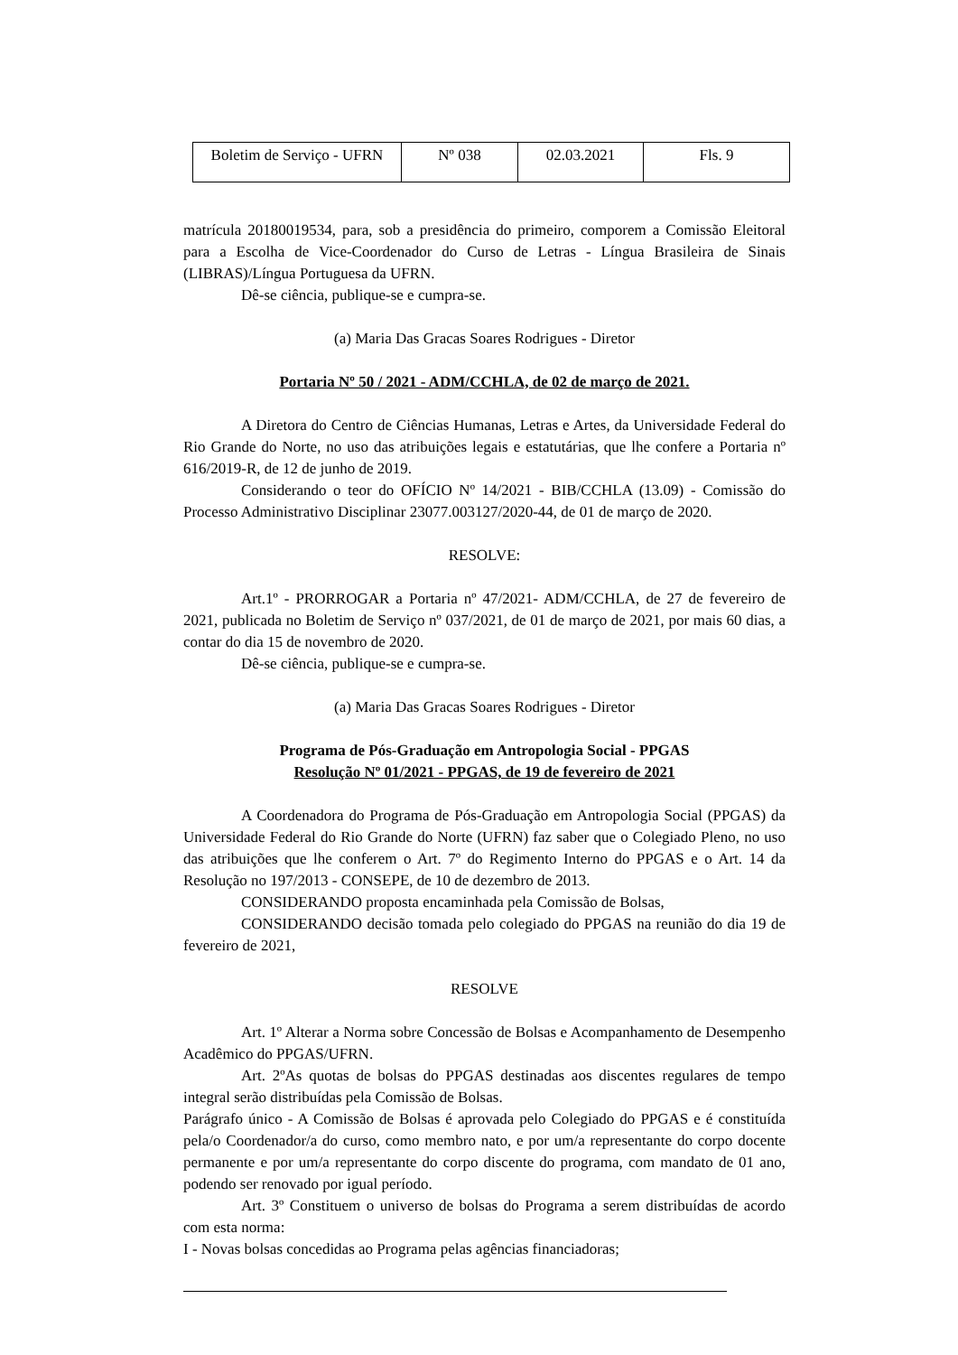| Boletim de Serviço - UFRN | Nº 038 | 02.03.2021 | Fls. 9 |
matrícula 20180019534, para, sob a presidência do primeiro, comporem a Comissão Eleitoral para a Escolha de Vice-Coordenador do Curso de Letras - Língua Brasileira de Sinais (LIBRAS)/Língua Portuguesa da UFRN.
Dê-se ciência, publique-se e cumpra-se.
(a) Maria Das Gracas Soares Rodrigues - Diretor
Portaria Nº 50 / 2021 - ADM/CCHLA, de 02 de março de 2021.
A Diretora do Centro de Ciências Humanas, Letras e Artes, da Universidade Federal do Rio Grande do Norte, no uso das atribuições legais e estatutárias, que lhe confere a Portaria nº 616/2019-R, de 12 de junho de 2019.
Considerando o teor do OFÍCIO Nº 14/2021 - BIB/CCHLA (13.09) - Comissão do Processo Administrativo Disciplinar 23077.003127/2020-44, de 01 de março de 2020.
RESOLVE:
Art.1º - PRORROGAR a Portaria nº 47/2021- ADM/CCHLA, de 27 de fevereiro de 2021, publicada no Boletim de Serviço nº 037/2021, de 01 de março de 2021, por mais 60 dias, a contar do dia 15 de novembro de 2020.
Dê-se ciência, publique-se e cumpra-se.
(a) Maria Das Gracas Soares Rodrigues - Diretor
Programa de Pós-Graduação em Antropologia Social - PPGAS
Resolução Nº 01/2021 - PPGAS, de 19 de fevereiro de 2021
A Coordenadora do Programa de Pós-Graduação em Antropologia Social (PPGAS) da Universidade Federal do Rio Grande do Norte (UFRN) faz saber que o Colegiado Pleno, no uso das atribuições que lhe conferem o Art. 7º do Regimento Interno do PPGAS e o Art. 14 da Resolução no 197/2013 - CONSEPE, de 10 de dezembro de 2013.
CONSIDERANDO proposta encaminhada pela Comissão de Bolsas,
CONSIDERANDO decisão tomada pelo colegiado do PPGAS na reunião do dia 19 de fevereiro de 2021,
RESOLVE
Art. 1º Alterar a Norma sobre Concessão de Bolsas e Acompanhamento de Desempenho Acadêmico do PPGAS/UFRN.
Art. 2ºAs quotas de bolsas do PPGAS destinadas aos discentes regulares de tempo integral serão distribuídas pela Comissão de Bolsas.
Parágrafo único - A Comissão de Bolsas é aprovada pelo Colegiado do PPGAS e é constituída pela/o Coordenador/a do curso, como membro nato, e por um/a representante do corpo docente permanente e por um/a representante do corpo discente do programa, com mandato de 01 ano, podendo ser renovado por igual período.
Art. 3º Constituem o universo de bolsas do Programa a serem distribuídas de acordo com esta norma:
I - Novas bolsas concedidas ao Programa pelas agências financiadoras;